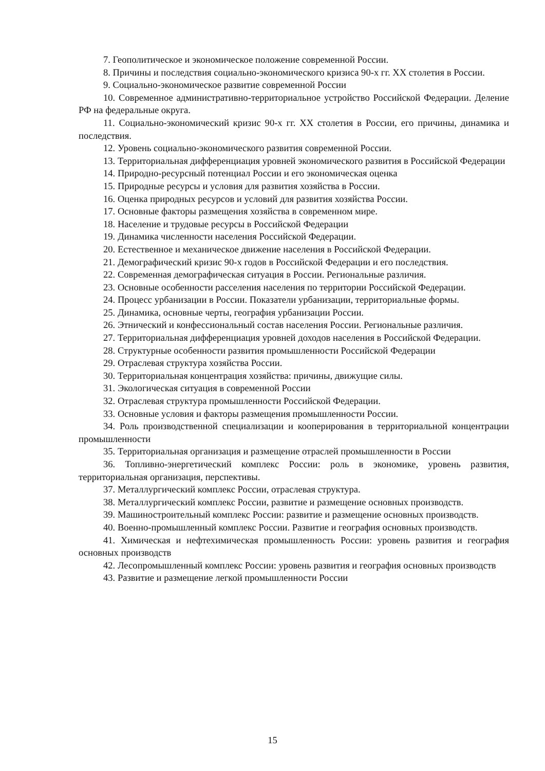7. Геополитическое и экономическое положение современной России.
8. Причины и последствия социально-экономического кризиса 90-х гг. XX столетия в России.
9. Социально-экономическое развитие современной России
10. Современное административно-территориальное устройство Российской Федерации. Деление РФ на федеральные округа.
11. Социально-экономический кризис 90-х гг. XX столетия в России, его причины, динамика и последствия.
12. Уровень социально-экономического развития современной России.
13. Территориальная дифференциация уровней экономического развития в Российской Федерации
14. Природно-ресурсный потенциал России и его экономическая оценка
15. Природные ресурсы и условия для развития хозяйства в России.
16. Оценка природных ресурсов и условий для развития хозяйства России.
17. Основные факторы размещения хозяйства в современном мире.
18. Население и трудовые ресурсы в Российской Федерации
19. Динамика численности населения Российской Федерации.
20. Естественное и механическое движение населения в Российской Федерации.
21. Демографический кризис 90-х годов в Российской Федерации и его последствия.
22. Современная демографическая ситуация в России. Региональные различия.
23. Основные особенности расселения населения по территории Российской Федерации.
24. Процесс урбанизации в России. Показатели урбанизации, территориальные формы.
25. Динамика, основные черты, география урбанизации России.
26. Этнический и конфессиональный состав населения России. Региональные различия.
27. Территориальная дифференциация уровней доходов населения в Российской Федерации.
28. Структурные особенности развития промышленности Российской Федерации
29. Отраслевая структура хозяйства России.
30. Территориальная концентрация хозяйства: причины, движущие силы.
31. Экологическая ситуация в современной России
32. Отраслевая структура промышленности Российской Федерации.
33. Основные условия и факторы размещения промышленности России.
34. Роль производственной специализации и кооперирования в территориальной концентрации промышленности
35. Территориальная организация и размещение отраслей промышленности в России
36. Топливно-энергетический комплекс России: роль в экономике, уровень развития, территориальная организация, перспективы.
37. Металлургический комплекс России, отраслевая структура.
38. Металлургический комплекс России, развитие и размещение основных производств.
39. Машиностроительный комплекс России: развитие и размещение основных производств.
40. Военно-промышленный комплекс России. Развитие и география основных производств.
41. Химическая и нефтехимическая промышленность России: уровень развития и география основных производств
42. Лесопромышленный комплекс России: уровень развития и география основных производств
43. Развитие и размещение легкой промышленности России
15